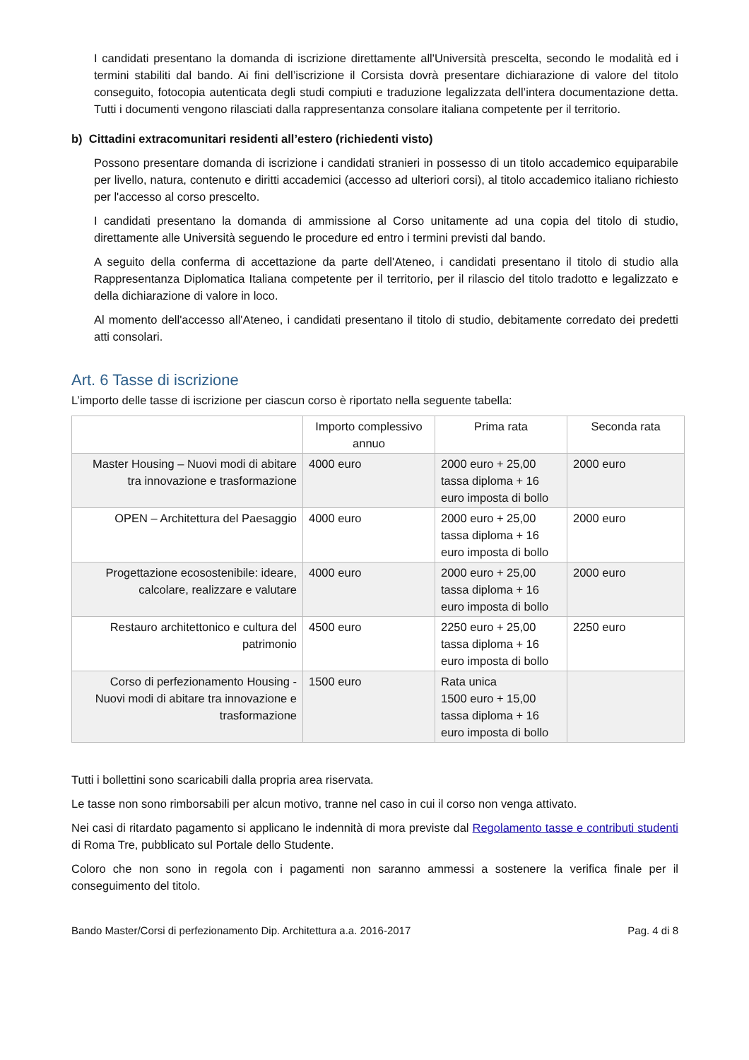I candidati presentano la domanda di iscrizione direttamente all'Università prescelta, secondo le modalità ed i termini stabiliti dal bando. Ai fini dell’iscrizione il Corsista dovrà presentare dichiarazione di valore del titolo conseguito, fotocopia autenticata degli studi compiuti e traduzione legalizzata dell’intera documentazione detta. Tutti i documenti vengono rilasciati dalla rappresentanza consolare italiana competente per il territorio.
b) Cittadini extracomunitari residenti all’estero (richiedenti visto)
Possono presentare domanda di iscrizione i candidati stranieri in possesso di un titolo accademico equiparabile per livello, natura, contenuto e diritti accademici (accesso ad ulteriori corsi), al titolo accademico italiano richiesto per l'accesso al corso prescelto.
I candidati presentano la domanda di ammissione al Corso unitamente ad una copia del titolo di studio, direttamente alle Università seguendo le procedure ed entro i termini previsti dal bando.
A seguito della conferma di accettazione da parte dell'Ateneo, i candidati presentano il titolo di studio alla Rappresentanza Diplomatica Italiana competente per il territorio, per il rilascio del titolo tradotto e legalizzato e della dichiarazione di valore in loco.
Al momento dell'accesso all'Ateneo, i candidati presentano il titolo di studio, debitamente corredato dei predetti atti consolari.
Art. 6 Tasse di iscrizione
L’importo delle tasse di iscrizione per ciascun corso è riportato nella seguente tabella:
| | Importo complessivo annuo | Prima rata | Seconda rata |
| --- | --- | --- | --- |
| Master Housing – Nuovi modi di abitare tra innovazione e trasformazione | 4000 euro | 2000 euro + 25,00 tassa diploma + 16 euro imposta di bollo | 2000 euro |
| OPEN – Architettura del Paesaggio | 4000 euro | 2000 euro + 25,00 tassa diploma + 16 euro imposta di bollo | 2000 euro |
| Progettazione ecosostenibile: ideare, calcolare, realizzare e valutare | 4000 euro | 2000 euro + 25,00 tassa diploma + 16 euro imposta di bollo | 2000 euro |
| Restauro architettonico e cultura del patrimonio | 4500 euro | 2250 euro + 25,00 tassa diploma + 16 euro imposta di bollo | 2250 euro |
| Corso di perfezionamento Housing - Nuovi modi di abitare tra innovazione e trasformazione | 1500 euro | Rata unica 1500 euro + 15,00 tassa diploma + 16 euro imposta di bollo | |
Tutti i bollettini sono scaricabili dalla propria area riservata.
Le tasse non sono rimborsabili per alcun motivo, tranne nel caso in cui il corso non venga attivato.
Nei casi di ritardato pagamento si applicano le indennità di mora previste dal Regolamento tasse e contributi studenti di Roma Tre, pubblicato sul Portale dello Studente.
Coloro che non sono in regola con i pagamenti non saranno ammessi a sostenere la verifica finale per il conseguimento del titolo.
Bando Master/Corsi di perfezionamento Dip. Architettura a.a. 2016-2017 Pag. 4 di 8